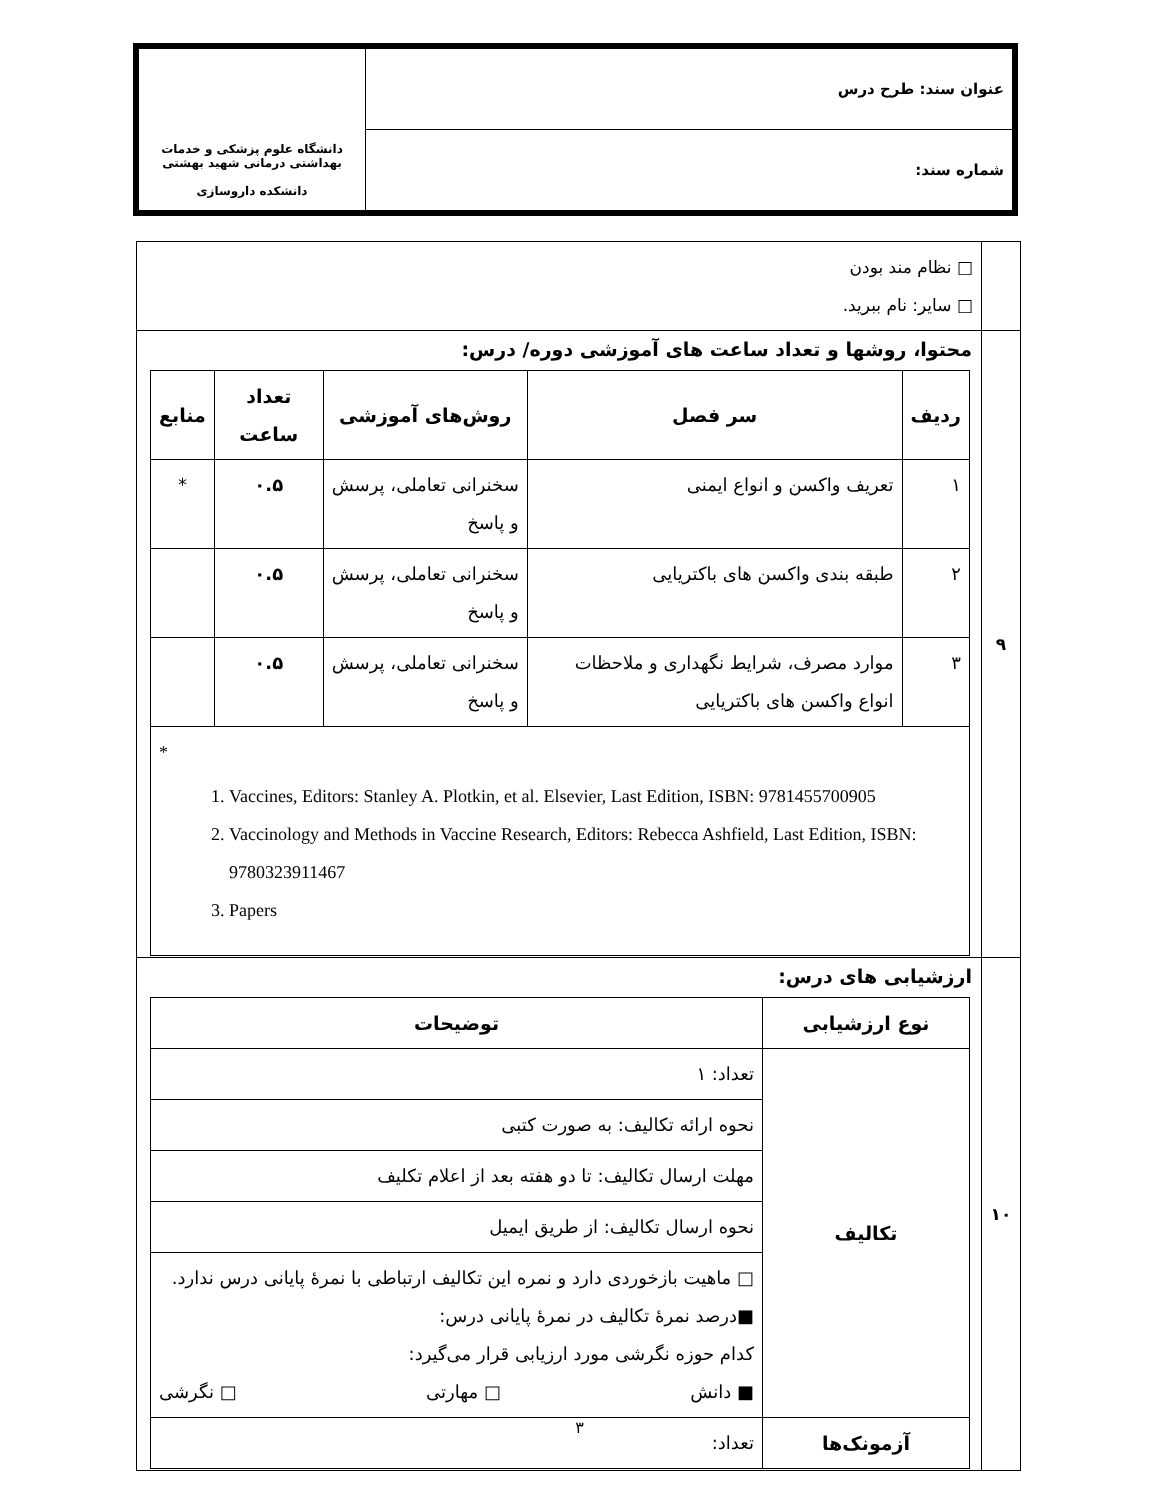| عنوان سند: طرح درس | دانشگاه علوم پزشکی و خدمات بهداشتی درمانی شهید بهشتی دانشکده داروسازی |
| شماره سند: | |
| | □ نظام مند بودن □ سایر: نام ببرید. |
| ۹ | محتوا، روشها و تعداد ساعت های آموزشی دوره/ درس: / ردیف / سر فصل / روش‌های آموزشی / تعداد ساعت / منابع / / --- / --- / --- / --- / --- / / ۱ / تعریف واکسن و انواع ایمنی / سخنرانی تعاملی، پرسش و پاسخ / ۰.۵ / * / / ۲ / طبقه بندی واکسن های باکتریایی / سخنرانی تعاملی، پرسش و پاسخ / ۰.۵ / / / ۳ / موارد مصرف، شرایط نگهداری و ملاحظات انواع واکسن های باکتریایی / سخنرانی تعاملی، پرسش و پاسخ / ۰.۵ / / / * 1. Vaccines, Editors: Stanley A. Plotkin, et al. Elsevier, Last Edition, ISBN: 9781455700905 2. Vaccinology and Methods in Vaccine Research, Editors: Rebecca Ashfield, Last Edition, ISBN: 9780323911467 3. Papers / / / / / |
| ۱۰ | ارزشیابی های درس: / نوع ارزشیابی / توضیحات / / --- / --- / / تکالیف / تعداد: ۱ / / / نحوه ارائه تکالیف: به صورت کتبی / / / مهلت ارسال تکالیف: تا دو هفته بعد از اعلام تکلیف / / / نحوه ارسال تکالیف: از طریق ایمیل / / / □ ماهیت بازخوردی دارد و نمره این تکالیف ارتباطی با نمرهٔ پایانی درس ندارد. ■درصد نمرهٔ تکالیف در نمرهٔ پایانی درس: کدام حوزه نگرشی مورد ارزیابی قرار می‌گیرد: ■ دانش □ مهارتی □ نگرشی / / آزمونک‌ها / تعداد: / |
۳